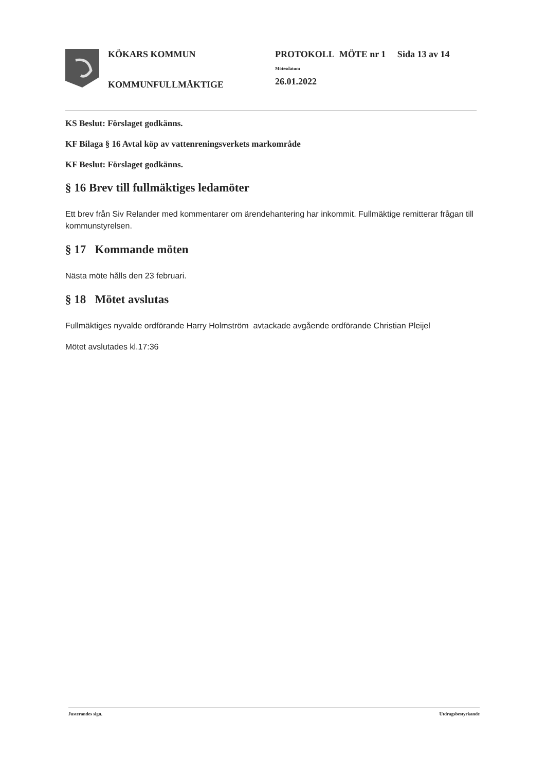KÖKARS KOMMUN
KOMMUNFULLMÄKTIGE
PROTOKOLL MÖTE nr 1 Sida 13 av 14
Mötesdatum
26.01.2022
KS Beslut: Förslaget godkänns.
KF Bilaga § 16 Avtal köp av vattenreningsverkets markområde
KF Beslut: Förslaget godkänns.
§ 16 Brev till fullmäktiges ledamöter
Ett brev från Siv Relander med kommentarer om ärendehantering har inkommit. Fullmäktige remitterar frågan till kommunstyrelsen.
§ 17 Kommande möten
Nästa möte hålls den 23 februari.
§ 18 Mötet avslutas
Fullmäktiges nyvalde ordförande Harry Holmström avtackade avgående ordförande Christian Pleijel
Mötet avslutades kl.17:36
Justerandes sign. Utdragsbestyrkande